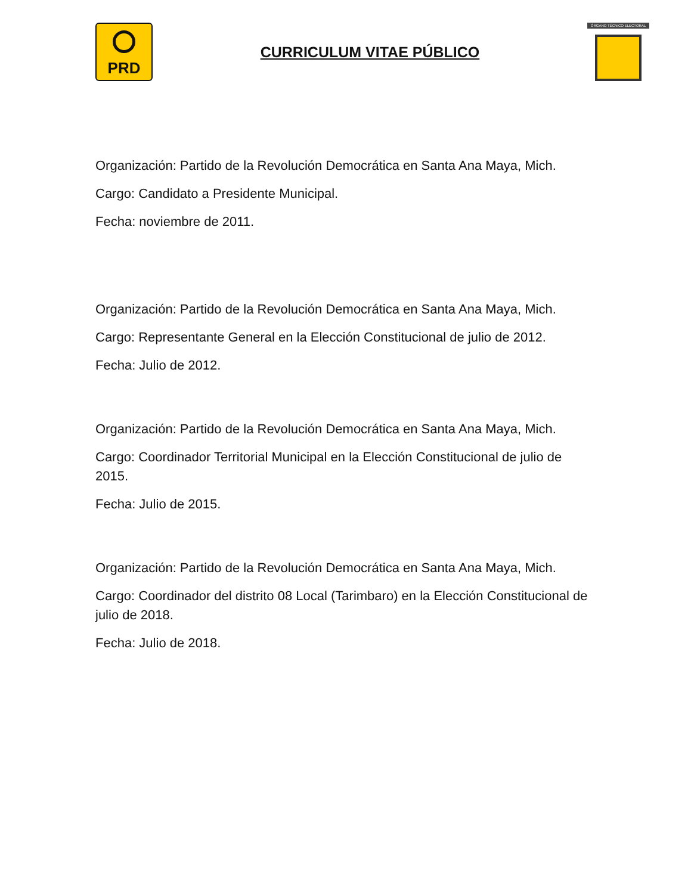PRD
CURRICULUM VITAE PÚBLICO
ÓRGANO TÉCNICO ELECTORAL
Organización: Partido de la Revolución Democrática en Santa Ana Maya, Mich.
Cargo: Candidato a Presidente Municipal.
Fecha: noviembre de 2011.
Organización: Partido de la Revolución Democrática en Santa Ana Maya, Mich.
Cargo: Representante General en la Elección Constitucional de julio de 2012.
Fecha: Julio de 2012.
Organización: Partido de la Revolución Democrática en Santa Ana Maya, Mich.
Cargo: Coordinador Territorial Municipal en la Elección Constitucional de julio de 2015.
Fecha: Julio de 2015.
Organización: Partido de la Revolución Democrática en Santa Ana Maya, Mich.
Cargo: Coordinador del distrito 08 Local (Tarimbaro) en la Elección Constitucional de julio de 2018.
Fecha: Julio de 2018.